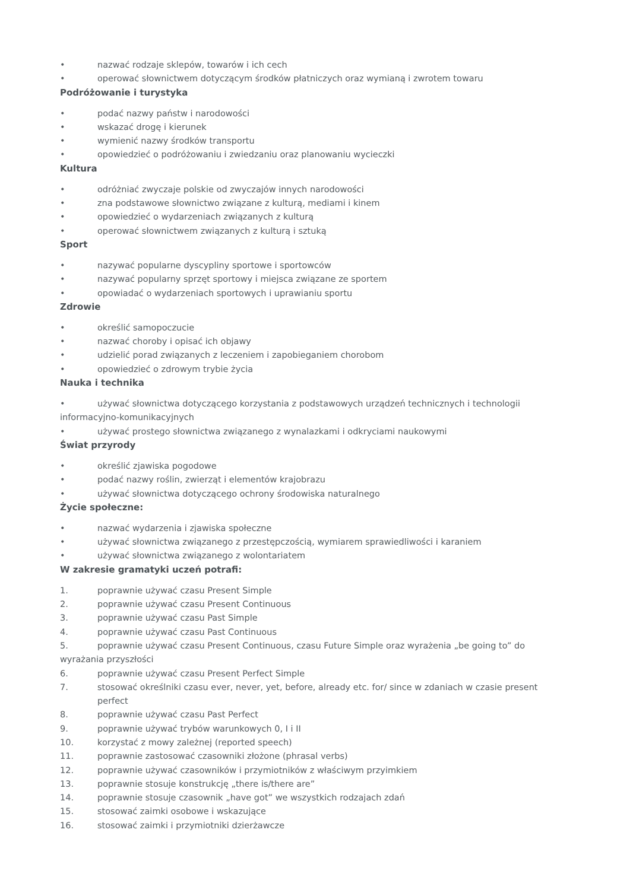• nazwać rodzaje sklepów, towarów i ich cech
• operować słownictwem dotyczącym środków płatniczych oraz wymianą i zwrotem towaru
Podróżowanie i turystyka
• podać nazwy państw i narodowości
• wskazać drogę i kierunek
• wymienić nazwy środków transportu
• opowiedzieć o podróżowaniu i zwiedzaniu oraz planowaniu wycieczki
Kultura
• odróżniać zwyczaje polskie od zwyczajów innych narodowości
• zna podstawowe słownictwo związane z kulturą, mediami i kinem
• opowiedzieć o wydarzeniach związanych z kulturą
• operować słownictwem związanych z kulturą i sztuką
Sport
• nazywać popularne dyscypliny sportowe i sportowców
• nazywać popularny sprzęt sportowy i miejsca związane ze sportem
• opowiadać o wydarzeniach sportowych i uprawianiu sportu
Zdrowie
• określić samopoczucie
• nazwać choroby i opisać ich objawy
• udzielić porad związanych z leczeniem i zapobieganiem chorobom
• opowiedzieć o zdrowym trybie życia
Nauka i technika
• używać słownictwa dotyczącego korzystania z podstawowych urządzeń technicznych i technologii informacyjno-komunikacyjnych
• używać prostego słownictwa związanego z wynalazkami i odkryciami naukowymi
Świat przyrody
• określić zjawiska pogodowe
• podać nazwy roślin, zwierząt i elementów krajobrazu
• używać słownictwa dotyczącego ochrony środowiska naturalnego
Życie społeczne:
• nazwać wydarzenia i zjawiska społeczne
• używać słownictwa związanego z przestępczością, wymiarem sprawiedliwości i karaniem
• używać słownictwa związanego z wolontariatem
W zakresie gramatyki uczeń potrafi:
1. poprawnie używać czasu Present Simple
2. poprawnie używać czasu Present Continuous
3. poprawnie używać czasu Past Simple
4. poprawnie używać czasu Past Continuous
5. poprawnie używać czasu Present Continuous, czasu Future Simple oraz wyrażenia „be going to” do wyrażania przyszłości
6. poprawnie używać czasu Present Perfect Simple
7. stosować określniki czasu ever, never, yet, before, already etc. for/ since w zdaniach w czasie present perfect
8. poprawnie używać czasu Past Perfect
9. poprawnie używać trybów warunkowych 0, I i II
10. korzystać z mowy zależnej (reported speech)
11. poprawnie zastosować czasowniki złożone (phrasal verbs)
12. poprawnie używać czasowników i przymiotników z właściwym przyimkiem
13. poprawnie stosuje konstrukcję „there is/there are”
14. poprawnie stosuje czasownik „have got” we wszystkich rodzajach zdań
15. stosować zaimki osobowe i wskazujące
16. stosować zaimki i przymiotniki dzierżawcze